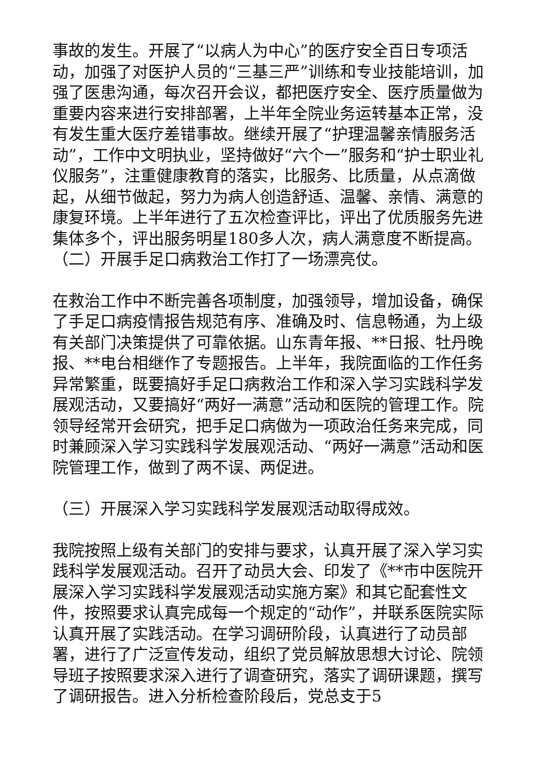事故的发生。开展了“以病人为中心”的医疗安全百日专项活动，加强了对医护人员的“三基三严”训练和专业技能培训，加强了医患沟通，每次召开会议，都把医疗安全、医疗质量做为重要内容来进行安排部署，上半年全院业务运转基本正常，没有发生重大医疗差错事故。继续开展了“护理温馨亲情服务活动”，工作中文明执业，坚持做好“六个一”服务和“护士职业礼仪服务”，注重健康教育的落实，比服务、比质量，从点滴做起，从细节做起，努力为病人创造舒适、温馨、亲情、满意的康复环境。上半年进行了五次检查评比，评出了优质服务先进集体多个，评出服务明星180多人次，病人满意度不断提高。（二）开展手足口病救治工作打了一场漂亮仗。
在救治工作中不断完善各项制度，加强领导，增加设备，确保了手足口病疫情报告规范有序、准确及时、信息畅通，为上级有关部门决策提供了可靠依据。山东青年报、**日报、牡丹晚报、**电台相继作了专题报告。上半年，我院面临的工作任务异常繁重，既要搞好手足口病救治工作和深入学习实践科学发展观活动，又要搞好“两好一满意”活动和医院的管理工作。院领导经常开会研究，把手足口病做为一项政治任务来完成，同时兼顾深入学习实践科学发展观活动、“两好一满意”活动和医院管理工作，做到了两不误、两促进。
（三）开展深入学习实践科学发展观活动取得成效。
我院按照上级有关部门的安排与要求，认真开展了深入学习实践科学发展观活动。召开了动员大会、印发了《**市中医院开展深入学习实践科学发展观活动实施方案》和其它配套性文件，按照要求认真完成每一个规定的“动作”，并联系医院实际认真开展了实践活动。在学习调研阶段，认真进行了动员部署，进行了广泛宣传发动，组织了党员解放思想大讨论、院领导班子按照要求深入进行了调查研究，落实了调研课题，撰写了调研报告。进入分析检查阶段后，党总支于5